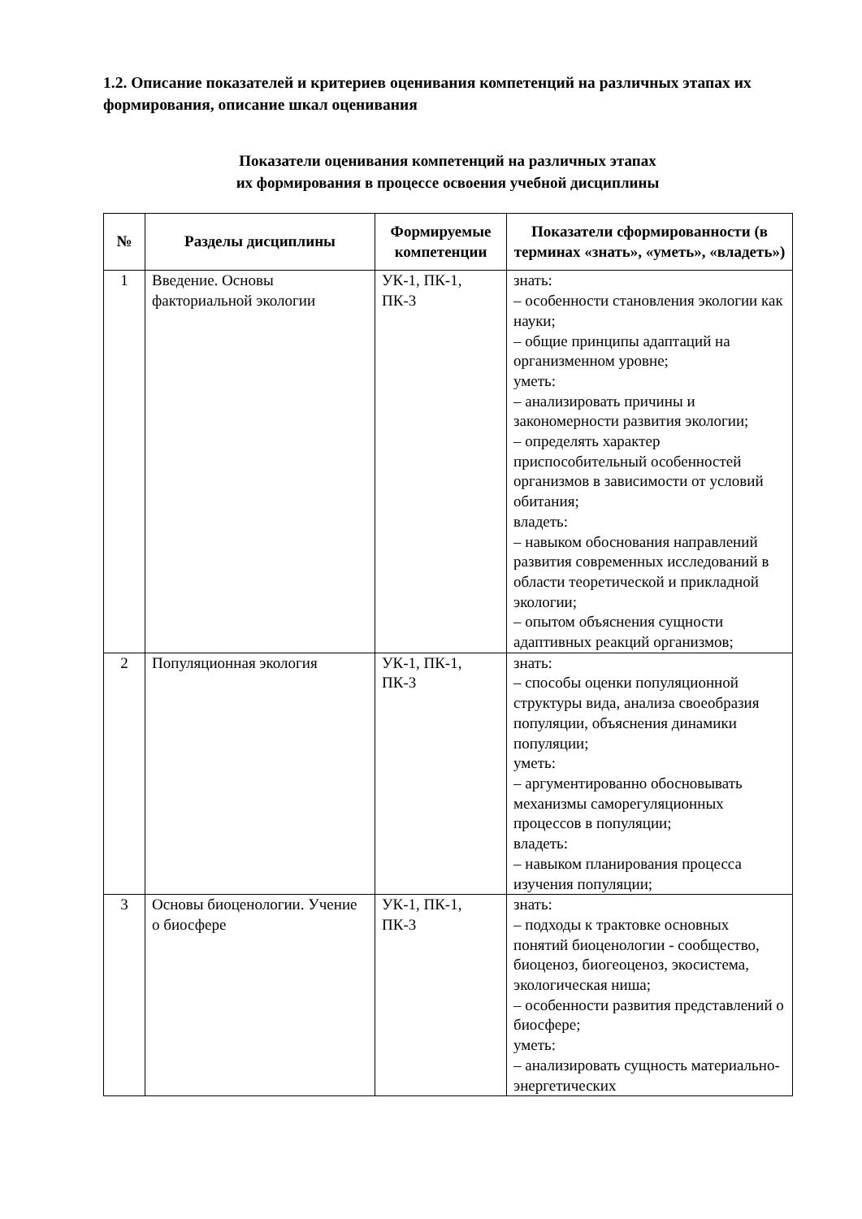1.2. Описание показателей и критериев оценивания компетенций на различных этапах их формирования, описание шкал оценивания
Показатели оценивания компетенций на различных этапах
их формирования в процессе освоения учебной дисциплины
| № | Разделы дисциплины | Формируемые компетенции | Показатели сформированности (в терминах «знать», «уметь», «владеть») |
| --- | --- | --- | --- |
| 1 | Введение. Основы факториальной экологии | УК-1, ПК-1, ПК-3 | знать: – особенности становления экологии как науки; – общие принципы адаптаций на организменном уровне; уметь: – анализировать причины и закономерности развития экологии; – определять характер приспособительный особенностей организмов в зависимости от условий обитания; владеть: – навыком обоснования направлений развития современных исследований в области теоретической и прикладной экологии; – опытом объяснения сущности адаптивных реакций организмов; |
| 2 | Популяционная экология | УК-1, ПК-1, ПК-3 | знать: – способы оценки популяционной структуры вида, анализа своеобразия популяции, объяснения динамики популяции; уметь: – аргументированно обосновывать механизмы саморегуляционных процессов в популяции; владеть: – навыком планирования процесса изучения популяции; |
| 3 | Основы биоценологии. Учение о биосфере | УК-1, ПК-1, ПК-3 | знать: – подходы к трактовке основных понятий биоценологии - сообщество, биоценоз, биогеоценоз, экосистема, экологическая ниша; – особенности развития представлений о биосфере; уметь: – анализировать сущность материально-энергетических |